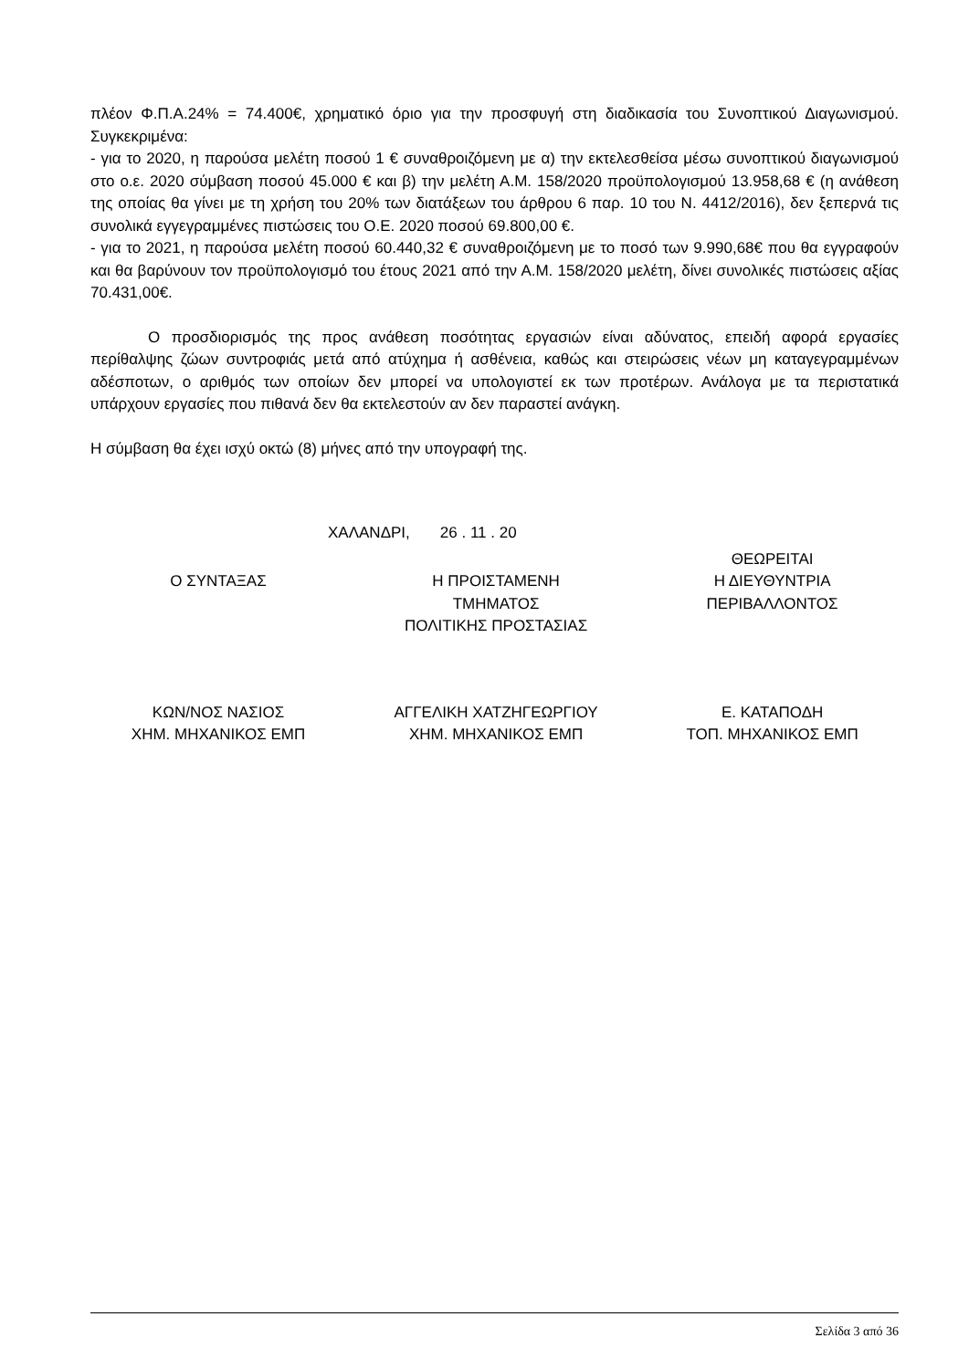πλέον Φ.Π.Α.24% = 74.400€, χρηματικό όριο για την προσφυγή στη διαδικασία του Συνοπτικού Διαγωνισμού. Συγκεκριμένα:
- για το 2020, η παρούσα μελέτη ποσού 1 € συναθροιζόμενη με α) την εκτελεσθείσα μέσω συνοπτικού διαγωνισμού στο ο.ε. 2020 σύμβαση ποσού 45.000 € και β) την μελέτη Α.Μ. 158/2020 προϋπολογισμού 13.958,68 € (η ανάθεση της οποίας θα γίνει με τη χρήση του 20% των διατάξεων του άρθρου 6 παρ. 10 του Ν. 4412/2016), δεν ξεπερνά τις συνολικά εγγεγραμμένες πιστώσεις του Ο.Ε. 2020 ποσού 69.800,00 €.
- για το 2021, η παρούσα μελέτη ποσού 60.440,32 € συναθροιζόμενη με το ποσό των 9.990,68€ που θα εγγραφούν και θα βαρύνουν τον προϋπολογισμό του έτους 2021 από την Α.Μ. 158/2020 μελέτη, δίνει συνολικές πιστώσεις αξίας 70.431,00€.
Ο προσδιορισμός της προς ανάθεση ποσότητας εργασιών είναι αδύνατος, επειδή αφορά εργασίες περίθαλψης ζώων συντροφιάς μετά από ατύχημα ή ασθένεια, καθώς και στειρώσεις νέων μη καταγεγραμμένων αδέσποτων, ο αριθμός των οποίων δεν μπορεί να υπολογιστεί εκ των προτέρων. Ανάλογα με τα περιστατικά υπάρχουν εργασίες που πιθανά δεν θα εκτελεστούν αν δεν παραστεί ανάγκη.
Η σύμβαση θα έχει ισχύ οκτώ (8) μήνες από την υπογραφή της.
ΧΑΛΑΝΔΡΙ, 26 . 11 . 20
| | | ΘΕΩΡΕΙΤΑΙ |
| Ο ΣΥΝΤΑΞΑΣ | Η ΠΡΟΙΣΤΑΜΕΝΗ ΤΜΗΜΑΤΟΣ ΠΟΛΙΤΙΚΗΣ ΠΡΟΣΤΑΣΙΑΣ | Η ΔΙΕΥΘΥΝΤΡΙΑ ΠΕΡΙΒΑΛΛΟΝΤΟΣ |
| ΚΩΝ/ΝΟΣ ΝΑΣΙΟΣ ΧΗΜ. ΜΗΧΑΝΙΚΟΣ ΕΜΠ | ΑΓΓΕΛΙΚΗ ΧΑΤΖΗΓΕΩΡΓΙΟΥ ΧΗΜ. ΜΗΧΑΝΙΚΟΣ ΕΜΠ | Ε. ΚΑΤΑΠΟΔΗ ΤΟΠ. ΜΗΧΑΝΙΚΟΣ ΕΜΠ |
Σελίδα 3 από 36